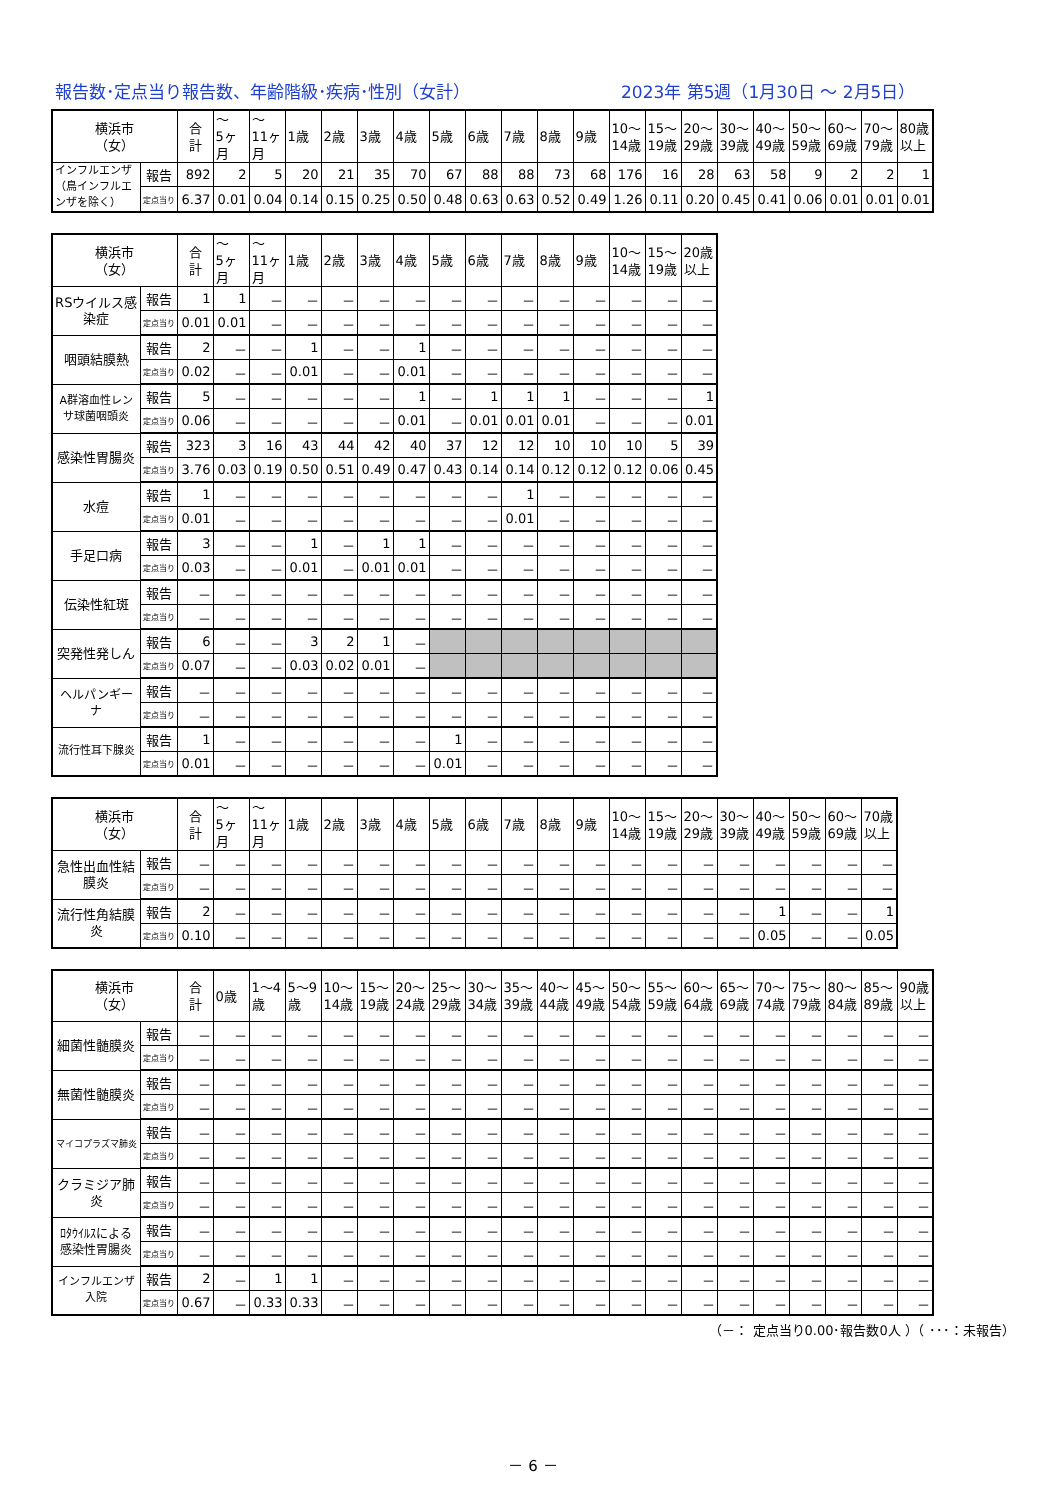報告数･定点当り報告数、年齢階級･疾病･性別（女計） 2023年 第5週（1月30日 ～ 2月5日）
| 横浜市 （女） | | 合 計 | ～ 5ヶ 月 | ～ 11ヶ 月 | 1歳 | 2歳 | 3歳 | 4歳 | 5歳 | 6歳 | 7歳 | 8歳 | 9歳 | 10～ 14歳 | 15～ 19歳 | 20～ 29歳 | 30～ 39歳 | 40～ 49歳 | 50～ 59歳 | 60～ 69歳 | 70～ 79歳 | 80歳 以上 |
| --- | --- | --- | --- | --- | --- | --- | --- | --- | --- | --- | --- | --- | --- | --- | --- | --- | --- | --- | --- | --- | --- | --- |
| インフルエンザ（鳥インフルエンザを除く） | 報告 | 892 | 2 | 5 | 20 | 21 | 35 | 70 | 67 | 88 | 88 | 73 | 68 | 176 | 16 | 28 | 63 | 58 | 9 | 2 | 2 | 1 |
| | 定点当り | 6.37 | 0.01 | 0.04 | 0.14 | 0.15 | 0.25 | 0.50 | 0.48 | 0.63 | 0.63 | 0.52 | 0.49 | 1.26 | 0.11 | 0.20 | 0.45 | 0.41 | 0.06 | 0.01 | 0.01 | 0.01 |
| 横浜市 （女） | | 合 計 | ～ 5ヶ 月 | ～ 11ヶ 月 | 1歳 | 2歳 | 3歳 | 4歳 | 5歳 | 6歳 | 7歳 | 8歳 | 9歳 | 10～ 14歳 | 15～ 19歳 | 20歳 以上 |
| --- | --- | --- | --- | --- | --- | --- | --- | --- | --- | --- | --- | --- | --- | --- | --- | --- |
| RSウイルス感染症 | 報告 | 1 | 1 | － | － | － | － | － | － | － | － | － | － | － | － | － |
| | 定点当り | 0.01 | 0.01 | － | － | － | － | － | － | － | － | － | － | － | － | － |
| 咽頭結膜熱 | 報告 | 2 | － | － | 1 | － | － | 1 | － | － | － | － | － | － | － | － |
| | 定点当り | 0.02 | － | － | 0.01 | － | － | 0.01 | － | － | － | － | － | － | － | － |
| A群溶血性レンサ球菌咽頭炎 | 報告 | 5 | － | － | － | － | － | 1 | － | 1 | 1 | 1 | － | － | － | 1 |
| | 定点当り | 0.06 | － | － | － | － | － | 0.01 | － | 0.01 | 0.01 | 0.01 | － | － | － | 0.01 |
| 感染性胃腸炎 | 報告 | 323 | 3 | 16 | 43 | 44 | 42 | 40 | 37 | 12 | 12 | 10 | 10 | 10 | 5 | 39 |
| | 定点当り | 3.76 | 0.03 | 0.19 | 0.50 | 0.51 | 0.49 | 0.47 | 0.43 | 0.14 | 0.14 | 0.12 | 0.12 | 0.12 | 0.06 | 0.45 |
| 水痘 | 報告 | 1 | － | － | － | － | － | － | － | － | 1 | － | － | － | － | － |
| | 定点当り | 0.01 | － | － | － | － | － | － | － | － | 0.01 | － | － | － | － | － |
| 手足口病 | 報告 | 3 | － | － | 1 | － | 1 | 1 | － | － | － | － | － | － | － | － |
| | 定点当り | 0.03 | － | － | 0.01 | － | 0.01 | 0.01 | － | － | － | － | － | － | － | － |
| 伝染性紅斑 | 報告 | － | － | － | － | － | － | － | － | － | － | － | － | － | － | － |
| | 定点当り | － | － | － | － | － | － | － | － | － | － | － | － | － | － | － |
| 突発性発しん | 報告 | 6 | － | － | 3 | 2 | 1 | － | | | | | | | | |
| | 定点当り | 0.07 | － | － | 0.03 | 0.02 | 0.01 | － | | | | | | | | |
| ヘルパンギーナ | 報告 | － | － | － | － | － | － | － | － | － | － | － | － | － | － | － |
| | 定点当り | － | － | － | － | － | － | － | － | － | － | － | － | － | － | － |
| 流行性耳下腺炎 | 報告 | 1 | － | － | － | － | － | － | 1 | － | － | － | － | － | － | － |
| | 定点当り | 0.01 | － | － | － | － | － | － | 0.01 | － | － | － | － | － | － | － |
| 横浜市 （女） | | 合 計 | ～ 5ヶ 月 | ～ 11ヶ 月 | 1歳 | 2歳 | 3歳 | 4歳 | 5歳 | 6歳 | 7歳 | 8歳 | 9歳 | 10～ 14歳 | 15～ 19歳 | 20～ 29歳 | 30～ 39歳 | 40～ 49歳 | 50～ 59歳 | 60～ 69歳 | 70歳 以上 |
| --- | --- | --- | --- | --- | --- | --- | --- | --- | --- | --- | --- | --- | --- | --- | --- | --- | --- | --- | --- | --- | --- |
| 急性出血性結膜炎 | 報告 | － | － | － | － | － | － | － | － | － | － | － | － | － | － | － | － | － | － | － | － |
| | 定点当り | － | － | － | － | － | － | － | － | － | － | － | － | － | － | － | － | － | － | － | － |
| 流行性角結膜炎 | 報告 | 2 | － | － | － | － | － | － | － | － | － | － | － | － | － | － | － | 1 | － | － | 1 |
| | 定点当り | 0.10 | － | － | － | － | － | － | － | － | － | － | － | － | － | － | － | 0.05 | － | － | 0.05 |
| 横浜市 （女） | | 合 計 | 0歳 | 1～4 歳 | 5～9 歳 | 10～ 14歳 | 15～ 19歳 | 20～ 24歳 | 25～ 29歳 | 30～ 34歳 | 35～ 39歳 | 40～ 44歳 | 45～ 49歳 | 50～ 54歳 | 55～ 59歳 | 60～ 64歳 | 65～ 69歳 | 70～ 74歳 | 75～ 79歳 | 80～ 84歳 | 85～ 89歳 | 90歳 以上 |
| --- | --- | --- | --- | --- | --- | --- | --- | --- | --- | --- | --- | --- | --- | --- | --- | --- | --- | --- | --- | --- | --- | --- |
| 細菌性髄膜炎 | 報告 | － | － | － | － | － | － | － | － | － | － | － | － | － | － | － | － | － | － | － | － | － |
| | 定点当り | － | － | － | － | － | － | － | － | － | － | － | － | － | － | － | － | － | － | － | － | － |
| 無菌性髄膜炎 | 報告 | － | － | － | － | － | － | － | － | － | － | － | － | － | － | － | － | － | － | － | － | － |
| | 定点当り | － | － | － | － | － | － | － | － | － | － | － | － | － | － | － | － | － | － | － | － | － |
| マイコプラズマ肺炎 | 報告 | － | － | － | － | － | － | － | － | － | － | － | － | － | － | － | － | － | － | － | － | － |
| | 定点当り | － | － | － | － | － | － | － | － | － | － | － | － | － | － | － | － | － | － | － | － | － |
| クラミジア肺炎 | 報告 | － | － | － | － | － | － | － | － | － | － | － | － | － | － | － | － | － | － | － | － | － |
| | 定点当り | － | － | － | － | － | － | － | － | － | － | － | － | － | － | － | － | － | － | － | － | － |
| ﾛﾀｳｲﾙｽによる感染性胃腸炎 | 報告 | － | － | － | － | － | － | － | － | － | － | － | － | － | － | － | － | － | － | － | － | － |
| | 定点当り | － | － | － | － | － | － | － | － | － | － | － | － | － | － | － | － | － | － | － | － | － |
| インフルエンザ入院 | 報告 | 2 | － | 1 | 1 | － | － | － | － | － | － | － | － | － | － | － | － | － | － | － | － | － |
| | 定点当り | 0.67 | － | 0.33 | 0.33 | － | － | － | － | － | － | － | － | － | － | － | － | － | － | － | － | － |
（－： 定点当り0.00･報告数0人 ）（ ･･･：未報告）
－ 6 －